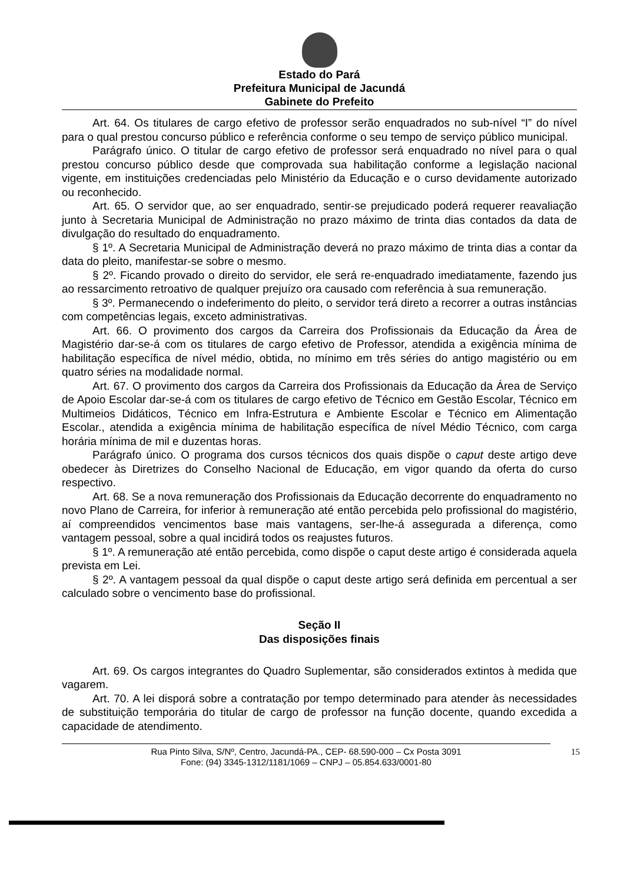Estado do Pará
Prefeitura Municipal de Jacundá
Gabinete do Prefeito
Art. 64. Os titulares de cargo efetivo de professor serão enquadrados no sub-nível “I” do nível para o qual prestou concurso público e referência conforme o seu tempo de serviço público municipal.
Parágrafo único. O titular de cargo efetivo de professor será enquadrado no nível para o qual prestou concurso público desde que comprovada sua habilitação conforme a legislação nacional vigente, em instituições credenciadas pelo Ministério da Educação e o curso devidamente autorizado ou reconhecido.
Art. 65. O servidor que, ao ser enquadrado, sentir-se prejudicado poderá requerer reavaliação junto à Secretaria Municipal de Administração no prazo máximo de trinta dias contados da data de divulgação do resultado do enquadramento.
§ 1º. A Secretaria Municipal de Administração deverá no prazo máximo de trinta dias a contar da data do pleito, manifestar-se sobre o mesmo.
§ 2º. Ficando provado o direito do servidor, ele será re-enquadrado imediatamente, fazendo jus ao ressarcimento retroativo de qualquer prejuízo ora causado com referência à sua remuneração.
§ 3º. Permanecendo o indeferimento do pleito, o servidor terá direto a recorrer a outras instâncias com competências legais, exceto administrativas.
Art. 66. O provimento dos cargos da Carreira dos Profissionais da Educação da Área de Magistério dar-se-á com os titulares de cargo efetivo de Professor, atendida a exigência mínima de habilitação específica de nível médio, obtida, no mínimo em três séries do antigo magistério ou em quatro séries na modalidade normal.
Art. 67. O provimento dos cargos da Carreira dos Profissionais da Educação da Área de Serviço de Apoio Escolar dar-se-á com os titulares de cargo efetivo de Técnico em Gestão Escolar, Técnico em Multimeios Didáticos, Técnico em Infra-Estrutura e Ambiente Escolar e Técnico em Alimentação Escolar., atendida a exigência mínima de habilitação específica de nível Médio Técnico, com carga horária mínima de mil e duzentas horas.
Parágrafo único. O programa dos cursos técnicos dos quais dispõe o caput deste artigo deve obedecer às Diretrizes do Conselho Nacional de Educação, em vigor quando da oferta do curso respectivo.
Art. 68. Se a nova remuneração dos Profissionais da Educação decorrente do enquadramento no novo Plano de Carreira, for inferior à remuneração até então percebida pelo profissional do magistério, aí compreendidos vencimentos base mais vantagens, ser-lhe-á assegurada a diferença, como vantagem pessoal, sobre a qual incidirá todos os reajustes futuros.
§ 1º. A remuneração até então percebida, como dispõe o caput deste artigo é considerada aquela prevista em Lei.
§ 2º. A vantagem pessoal da qual dispõe o caput deste artigo será definida em percentual a ser calculado sobre o vencimento base do profissional.
Seção II
Das disposições finais
Art. 69. Os cargos integrantes do Quadro Suplementar, são considerados extintos à medida que vagarem.
Art. 70. A lei disporá sobre a contratação por tempo determinado para atender às necessidades de substituição temporária do titular de cargo de professor na função docente, quando excedida a capacidade de atendimento.
Rua Pinto Silva, S/Nº, Centro, Jacundá-PA., CEP- 68.590-000 – Cx Posta 3091
Fone: (94) 3345-1312/1181/1069 – CNPJ – 05.854.633/0001-80
15